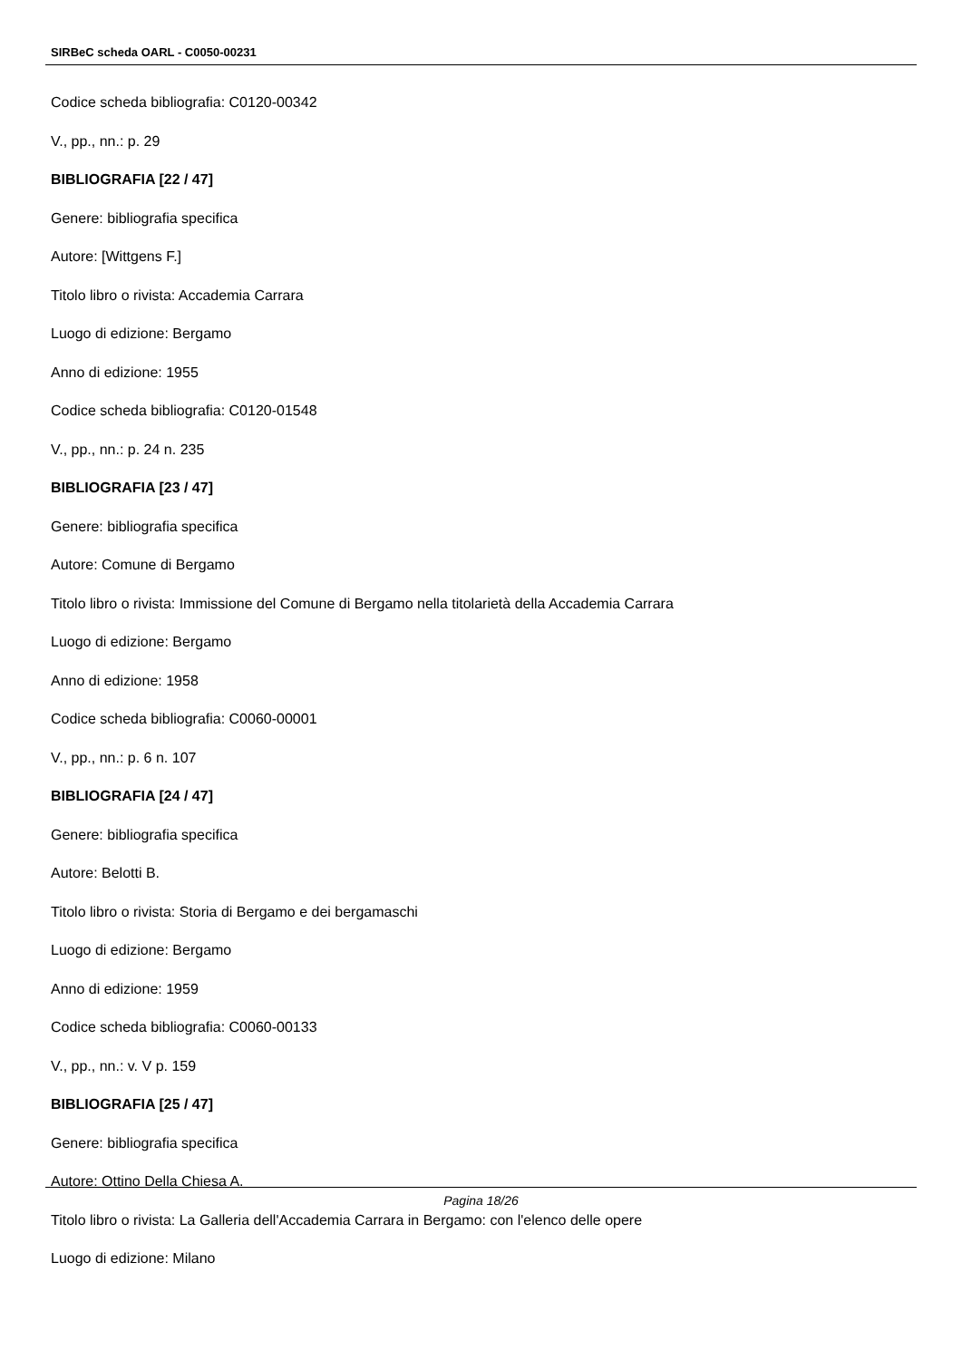SIRBeC scheda OARL - C0050-00231
Codice scheda bibliografia: C0120-00342
V., pp., nn.: p. 29
BIBLIOGRAFIA [22 / 47]
Genere: bibliografia specifica
Autore: [Wittgens F.]
Titolo libro o rivista: Accademia Carrara
Luogo di edizione: Bergamo
Anno di edizione: 1955
Codice scheda bibliografia: C0120-01548
V., pp., nn.: p. 24 n. 235
BIBLIOGRAFIA [23 / 47]
Genere: bibliografia specifica
Autore: Comune di Bergamo
Titolo libro o rivista: Immissione del Comune di Bergamo nella titolarietà della Accademia Carrara
Luogo di edizione: Bergamo
Anno di edizione: 1958
Codice scheda bibliografia: C0060-00001
V., pp., nn.: p. 6 n. 107
BIBLIOGRAFIA [24 / 47]
Genere: bibliografia specifica
Autore: Belotti B.
Titolo libro o rivista: Storia di Bergamo e dei bergamaschi
Luogo di edizione: Bergamo
Anno di edizione: 1959
Codice scheda bibliografia: C0060-00133
V., pp., nn.: v. V p. 159
BIBLIOGRAFIA [25 / 47]
Genere: bibliografia specifica
Autore: Ottino Della Chiesa A.
Titolo libro o rivista: La Galleria dell'Accademia Carrara in Bergamo: con l'elenco delle opere
Luogo di edizione: Milano
Pagina 18/26